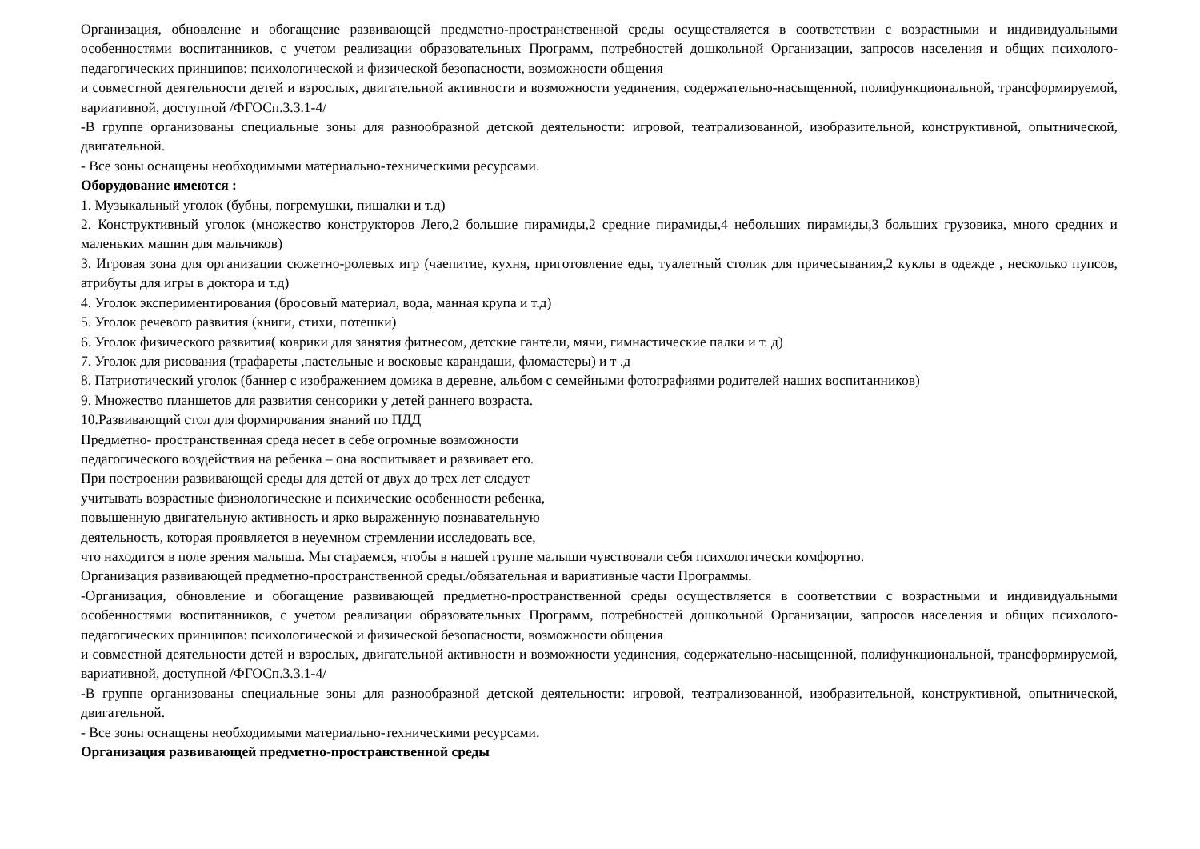Организация, обновление и обогащение развивающей предметно-пространственной среды осуществляется в соответствии с возрастными и индивидуальными особенностями воспитанников, с учетом реализации образовательных Программ, потребностей дошкольной Организации, запросов населения и общих психолого-педагогических принципов: психологической и физической безопасности, возможности общения
и совместной деятельности детей и взрослых, двигательной активности и возможности уединения, содержательно-насыщенной, полифункциональной, трансформируемой, вариативной, доступной /ФГОСп.3.3.1-4/
-В группе организованы специальные зоны для разнообразной детской деятельности: игровой, театрализованной, изобразительной, конструктивной, опытнической, двигательной.
- Все зоны оснащены необходимыми материально-техническими ресурсами.
Оборудование имеются :
1. Музыкальный уголок (бубны, погремушки, пищалки и т.д)
2. Конструктивный уголок (множество конструкторов Лего,2 большие пирамиды,2 средние пирамиды,4 небольших пирамиды,3 больших грузовика, много средних и маленьких машин для мальчиков)
3. Игровая зона для организации сюжетно-ролевых игр (чаепитие, кухня, приготовление еды, туалетный столик для причесывания,2 куклы в одежде , несколько пупсов, атрибуты для игры в доктора и т.д)
4. Уголок экспериментирования (бросовый материал, вода, манная крупа и т.д)
5. Уголок речевого развития (книги, стихи, потешки)
6. Уголок физического развития( коврики для занятия фитнесом, детские гантели, мячи, гимнастические палки и т. д)
7. Уголок для рисования (трафареты ,пастельные и восковые карандаши, фломастеры) и т .д
8. Патриотический уголок (баннер с изображением домика в деревне, альбом с семейными фотографиями родителей наших воспитанников)
9. Множество планшетов для развития сенсорики у детей раннего возраста.
10.Развивающий стол для формирования знаний по ПДД
Предметно- пространственная среда несет в себе огромные возможности
педагогического воздействия на ребенка – она воспитывает и развивает его.
При построении развивающей среды для детей от двух до трех лет следует
учитывать возрастные физиологические и психические особенности ребенка,
повышенную двигательную активность и ярко выраженную познавательную
деятельность, которая проявляется в неуемном стремлении исследовать все,
что находится в поле зрения малыша. Мы стараемся, чтобы в нашей группе малыши чувствовали себя психологически комфортно.
Организация развивающей предметно-пространственной среды./обязательная и вариативные части Программы.
-Организация, обновление и обогащение развивающей предметно-пространственной среды осуществляется в соответствии с возрастными и индивидуальными особенностями воспитанников, с учетом реализации образовательных Программ, потребностей дошкольной Организации, запросов населения и общих психолого-педагогических принципов: психологической и физической безопасности, возможности общения
и совместной деятельности детей и взрослых, двигательной активности и возможности уединения, содержательно-насыщенной, полифункциональной, трансформируемой, вариативной, доступной /ФГОСп.3.3.1-4/
-В группе организованы специальные зоны для разнообразной детской деятельности: игровой, театрализованной, изобразительной, конструктивной, опытнической, двигательной.
- Все зоны оснащены необходимыми материально-техническими ресурсами.
Организация развивающей предметно-пространственной среды